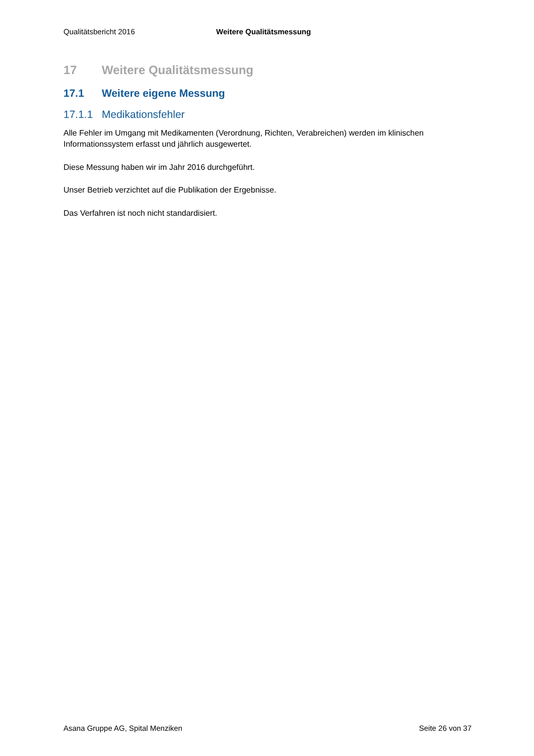Qualitätsbericht 2016 Weitere Qualitätsmessung
17 Weitere Qualitätsmessung
17.1 Weitere eigene Messung
17.1.1 Medikationsfehler
Alle Fehler im Umgang mit Medikamenten (Verordnung, Richten, Verabreichen) werden im klinischen Informationssystem erfasst und jährlich ausgewertet.
Diese Messung haben wir im Jahr 2016 durchgeführt.
Unser Betrieb verzichtet auf die Publikation der Ergebnisse.
Das Verfahren ist noch nicht standardisiert.
Asana Gruppe AG, Spital Menziken Seite 26 von 37